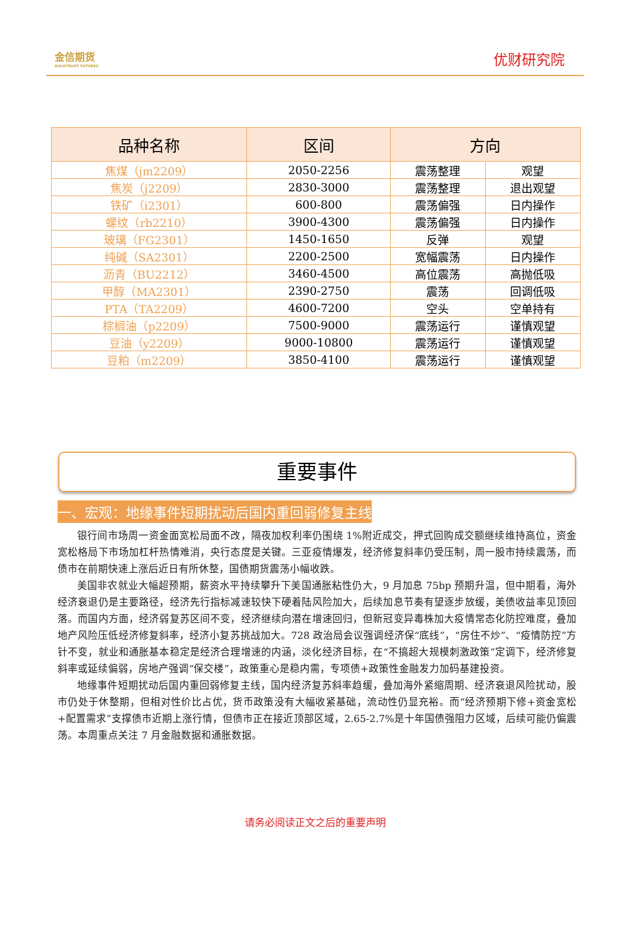金信期货
GOLDTRUST FUTURES
优财研究院
| 品种名称 | 区间 | 方向 | |
| --- | --- | --- | --- |
| 焦煤（jm2209） | 2050-2256 | 震荡整理 | 观望 |
| 焦炭（j2209） | 2830-3000 | 震荡整理 | 退出观望 |
| 铁矿（i2301） | 600-800 | 震荡偏强 | 日内操作 |
| 螺纹（rb2210） | 3900-4300 | 震荡偏强 | 日内操作 |
| 玻璃（FG2301） | 1450-1650 | 反弹 | 观望 |
| 纯碱（SA2301） | 2200-2500 | 宽幅震荡 | 日内操作 |
| 沥青（BU2212） | 3460-4500 | 高位震荡 | 高抛低吸 |
| 甲醇（MA2301） | 2390-2750 | 震荡 | 回调低吸 |
| PTA（TA2209） | 4600-7200 | 空头 | 空单持有 |
| 棕榈油（p2209） | 7500-9000 | 震荡运行 | 谨慎观望 |
| 豆油（y2209） | 9000-10800 | 震荡运行 | 谨慎观望 |
| 豆粕（m2209） | 3850-4100 | 震荡运行 | 谨慎观望 |
重要事件
一、宏观：地缘事件短期扰动后国内重回弱修复主线
银行间市场周一资金面宽松局面不改，隔夜加权利率仍围绕 1%附近成交，押式回购成交额继续维持高位，资金宽松格局下市场加杠杆热情难消，央行态度是关键。三亚疫情爆发，经济修复斜率仍受压制，周一股市持续震荡，而债市在前期快速上涨后近日有所休整，国债期货震荡小幅收跌。
美国非农就业大幅超预期，薪资水平持续攀升下美国通胀粘性仍大，9 月加息 75bp 预期升温，但中期看，海外经济衰退仍是主要路径，经济先行指标减速较快下硬着陆风险加大，后续加息节奏有望逐步放缓，美债收益率见顶回落。而国内方面，经济弱复苏区间不变，经济继续向潜在增速回归，但新冠变异毒株加大疫情常态化防控难度，叠加地产风险压低经济修复斜率，经济小复苏挑战加大。728 政治局会议强调经济保“底线”，“房住不炒”、“疫情防控”方针不变，就业和通胀基本稳定是经济合理增速的内涵，淡化经济目标，在“不搞超大规模刺激政策”定调下，经济修复斜率或延续偏弱，房地产强调“保交楼”，政策重心是稳内需，专项债+政策性金融发力加码基建投资。
地缘事件短期扰动后国内重回弱修复主线，国内经济复苏斜率趋缓，叠加海外紧缩周期、经济衰退风险扰动，股市仍处于休整期，但相对性价比占优，货币政策没有大幅收紧基础，流动性仍显充裕。而“经济预期下修+资金宽松+配置需求”支撑债市近期上涨行情，但债市正在接近顶部区域，2.65-2.7%是十年国债强阻力区域，后续可能仍偏震荡。本周重点关注 7 月金融数据和通胀数据。
请务必阅读正文之后的重要声明